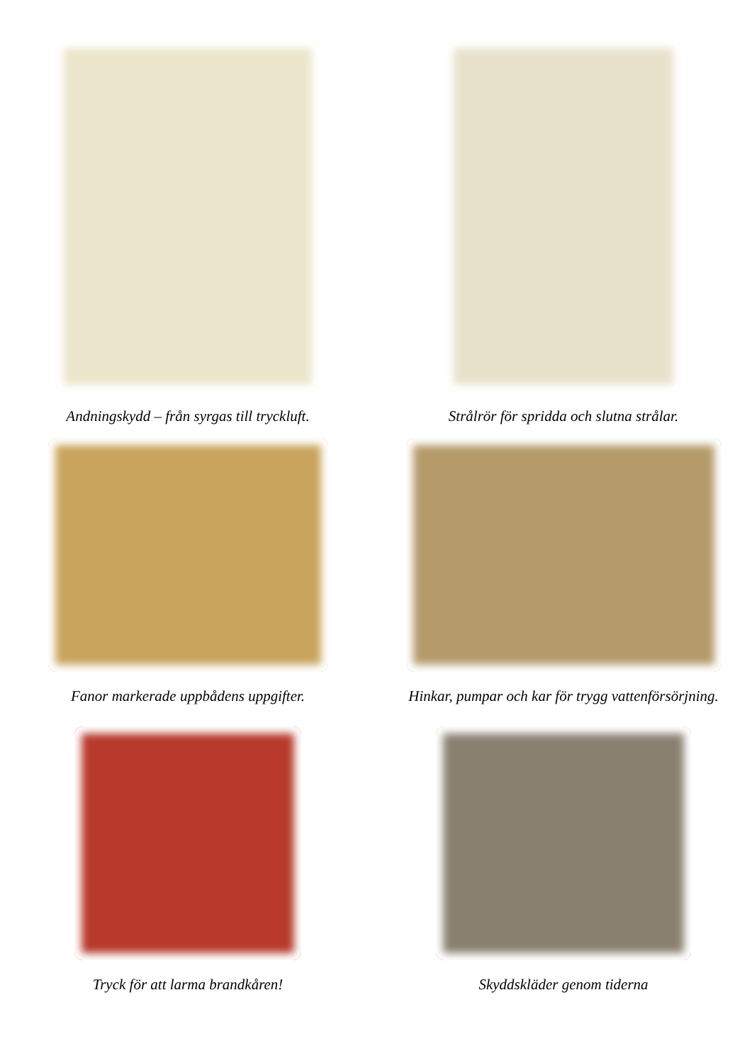Andningskydd – från syrgas till tryckluft. Strålrör för spridda och slutna strålar.
Fanor markerade uppbådens uppgifter. Hinkar, pumpar och kar för trygg vattenförsörjning.
Tryck för att larma brandkåren! Skyddskläder genom tiderna